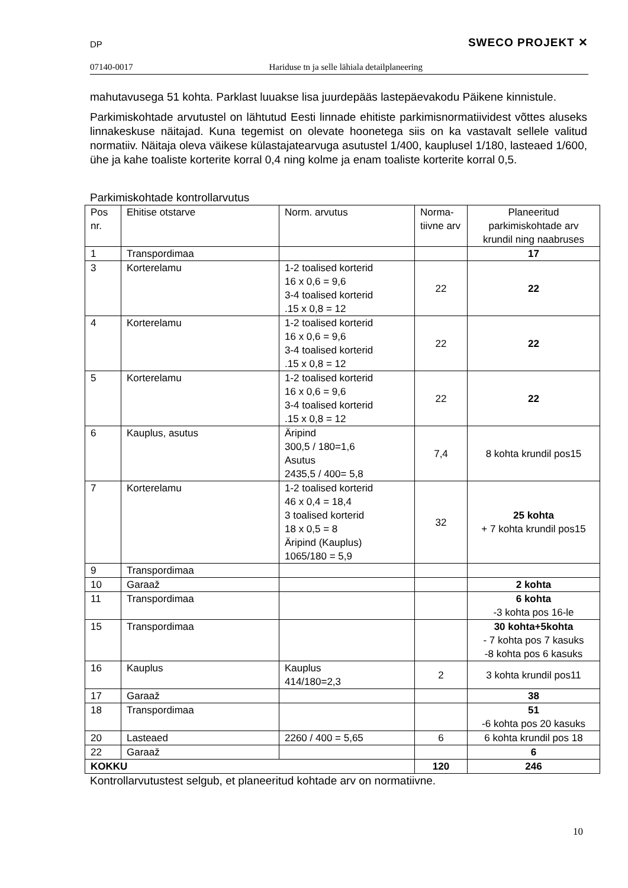DP SWECO PROJEKT ✕
07140-0017 Hariduse tn ja selle lähiala detailplaneering
mahutavusega 51 kohta. Parklast luuakse lisa juurdepääs lastepäevakodu Päikene kinnistule.
Parkimiskohtade arvutustel on lähtutud Eesti linnade ehitiste parkimisnormatiividest võttes aluseks linnakeskuse näitajad. Kuna tegemist on olevate hoonetega siis on ka vastavalt sellele valitud normatiiv. Näitaja oleva väikese külastajatearvuga asutustel 1/400, kauplusel 1/180, lasteaed 1/600, ühe ja kahe toaliste korterite korral 0,4 ning kolme ja enam toaliste korterite korral 0,5.
Parkimiskohtade kontrollarvutus
| Pos nr. | Ehitise otstarve | Norm. arvutus | Norma-tiivne arv | Planeeritud parkimiskohtade arv krundil ning naabruses |
| --- | --- | --- | --- | --- |
| 1 | Transpordimaa | | | 17 |
| 3 | Korterelamu | 1-2 toalised korterid 16 x 0,6 = 9,6 3-4 toalised korterid .15 x 0,8 = 12 | 22 | 22 |
| 4 | Korterelamu | 1-2 toalised korterid 16 x 0,6 = 9,6 3-4 toalised korterid .15 x 0,8 = 12 | 22 | 22 |
| 5 | Korterelamu | 1-2 toalised korterid 16 x 0,6 = 9,6 3-4 toalised korterid .15 x 0,8 = 12 | 22 | 22 |
| 6 | Kauplus, asutus | Äripind 300,5 / 180=1,6 Asutus 2435,5 / 400= 5,8 | 7,4 | 8 kohta krundil pos15 |
| 7 | Korterelamu | 1-2 toalised korterid 46 x 0,4 = 18,4 3 toalised korterid 18 x 0,5 = 8 Äripind (Kauplus) 1065/180 = 5,9 | 32 | 25 kohta + 7 kohta krundil pos15 |
| 9 | Transpordimaa | | | |
| 10 | Garaaž | | | 2 kohta |
| 11 | Transpordimaa | | | 6 kohta -3 kohta pos 16-le |
| 15 | Transpordimaa | | | 30 kohta+5kohta - 7 kohta pos 7 kasuks -8 kohta pos 6 kasuks |
| 16 | Kauplus | Kauplus 414/180=2,3 | 2 | 3 kohta krundil pos11 |
| 17 | Garaaž | | | 38 |
| 18 | Transpordimaa | | | 51 -6 kohta pos 20 kasuks |
| 20 | Lasteaed | 2260 / 400 = 5,65 | 6 | 6 kohta krundil pos 18 |
| 22 | Garaaž | | | 6 |
| KOKKU | | | 120 | 246 |
Kontrollarvutustest selgub, et planeeritud kohtade arv on normatiivne.
10